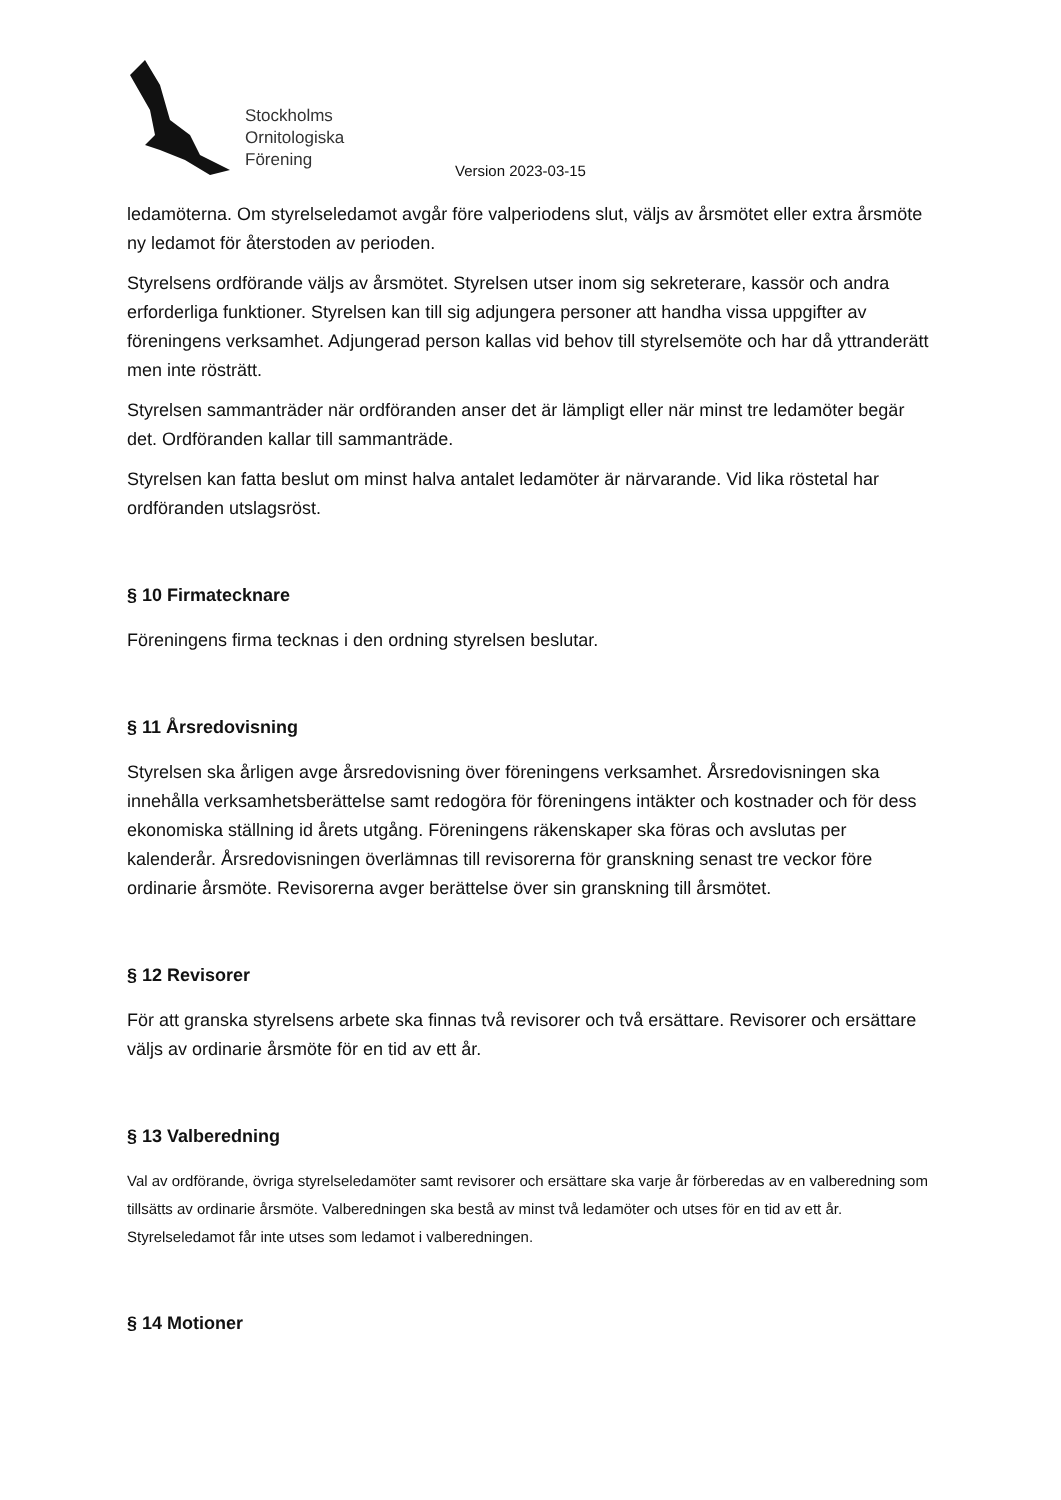Stockholms
Ornitologiska
Förening
Version 2023-03-15
ledamöterna. Om styrelseledamot avgår före valperiodens slut, väljs av årsmötet eller extra årsmöte ny ledamot för återstoden av perioden.
Styrelsens ordförande väljs av årsmötet. Styrelsen utser inom sig sekreterare, kassör och andra erforderliga funktioner. Styrelsen kan till sig adjungera personer att handha vissa uppgifter av föreningens verksamhet. Adjungerad person kallas vid behov till styrelsemöte och har då yttranderätt men inte rösträtt.
Styrelsen sammanträder när ordföranden anser det är lämpligt eller när minst tre ledamöter begär det. Ordföranden kallar till sammanträde.
Styrelsen kan fatta beslut om minst halva antalet ledamöter är närvarande. Vid lika röstetal har ordföranden utslagsröst.
§ 10 Firmatecknare
Föreningens firma tecknas i den ordning styrelsen beslutar.
§ 11 Årsredovisning
Styrelsen ska årligen avge årsredovisning över föreningens verksamhet. Årsredovisningen ska innehålla verksamhetsberättelse samt redogöra för föreningens intäkter och kostnader och för dess ekonomiska ställning id årets utgång. Föreningens räkenskaper ska föras och avslutas per kalenderår. Årsredovisningen överlämnas till revisorerna för granskning senast tre veckor före ordinarie årsmöte. Revisorerna avger berättelse över sin granskning till årsmötet.
§ 12 Revisorer
För att granska styrelsens arbete ska finnas två revisorer och två ersättare. Revisorer och ersättare väljs av ordinarie årsmöte för en tid av ett år.
§ 13 Valberedning
Val av ordförande, övriga styrelseledamöter samt revisorer och ersättare ska varje år förberedas av en valberedning som tillsätts av ordinarie årsmöte. Valberedningen ska bestå av minst två ledamöter och utses för en tid av ett år. Styrelseledamot får inte utses som ledamot i valberedningen.
§ 14 Motioner